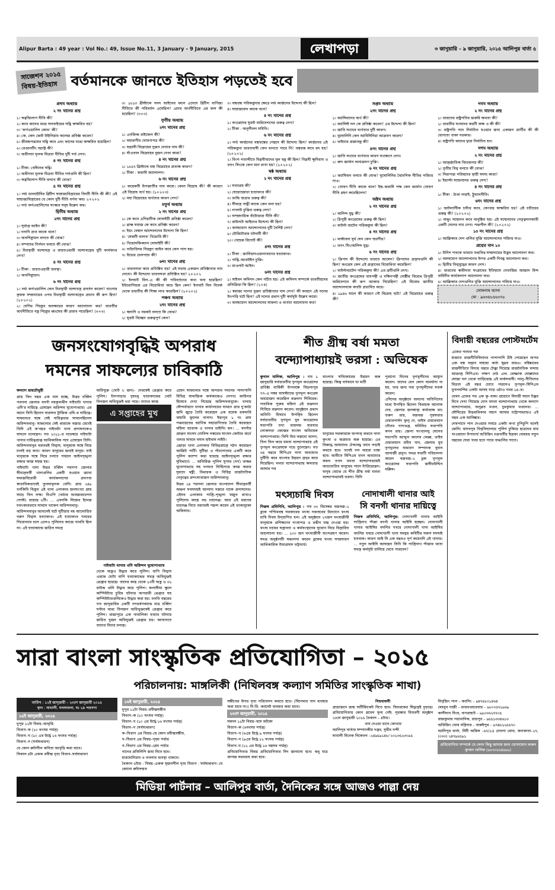Alipur Barta : 49 year : Vol No.: 49, Issue No.11, 3 January - 9 January, 2015 লেখাপড়া ৩ জানুয়ারি – ৯ জানুয়ারি, ২০১৫ আলিপুর বার্তা ৫
সাজেশন ২০১৫
বিষয়-ইতিহাস
বর্তমানকে জানতে ইতিহাস পড়তেই হবে
প্রথম অধ্যায়
২ নং মানের প্রশ্ন
১। স্বত্ববিলোপ নীতি কী?
২। কবে কাদের মধ্যে সলবাইয়ের সন্ধি স্বাক্ষরিত হয়?
৩। 'কর্ণওয়ালিশ কোড' কী?
৪। কে, কেন ফোর্ট উইলিয়াম কলেজ প্রতিষ্ঠা করেন?
৫। শ্রীরঙ্গপত্তমের সন্ধি কবে এবং কাদের মধ্যে স্বাক্ষরিত হয়েছিল?
৬। রেগুলেটিং অ্যাক্ট কী?
৭। অধীনতা মূলক মিত্রতা নীতির দুটি শর্ত লেখ।
৪ নং মানের প্রশ্ন
১। টীকা: বেসিনের সন্ধি।
২। অধীনতা মূলক মিত্রতা নীতির শর্তগুলি কী ছিল?
৩। স্বত্ববিলোপ নীতি বলতে কী বোঝ?
৫ নং মানের প্রশ্ন
১। লর্ড ডালহৌসির ব্রিটিশ সাম্রাজ্যবিস্তারের তিনটি নীতি কী কী? এই সাম্রাজ্যবিস্তারের যে কোন দুটি নীতি বর্ণনা কর। ২+২+২
২। লর্ড কর্নওয়ালিশের সংস্কার সমূহ উল্লেখ কর।
দ্বিতীয় অধ্যায়
২নং মানের প্রশ্ন
১। সূর্যাস্ত আইন কী?
২। দাদনি প্রথা কাকে বলে?
৩। অবশিল্পায়ন বলতে কী বোঝ?
৪। সম্পদের নির্গমন বলতে কী বোঝ?
৫। চিরস্থায়ী বন্দোবস্ত ও রায়তওয়ারী বন্দোবস্তের দুটি কার্যকাণ্ড লেখ?
৪ নং মানের প্রশ্ন
১। টীকা : রায়তওয়ারী ব্যবস্থা।
২। অবশিল্পায়ন।
৬ নং মানের প্রশ্ন
১। লর্ড কর্নওয়ালিশ কেন চিরস্থায়ী বন্দোবস্ত প্রবর্তন করেন? বাংলার কৃষক সম্প্রদায়ের ওপর চিরস্থায়ী বন্দোবস্তের প্রভাব কী রূপ ছিল? (২+২+২)
২। দেশিয় শিল্পের অবক্ষয়ের কারণ আলোচনা কর? ভারতীয় অর্থনীতিতে বস্ত্র শিল্পের ধ্বংসের কী প্রভাব পড়েছিল? (৩+৩)
৩। ১৮১৩ খ্রীস্টাব্দে সনদ আইনের ফলে এদেশে ব্রিটিশ বাণিজ্য নীতিতে কী পরিবর্তন এসেছিল? এদের অর্থনীতিতে এর ফল কী হয়েছিল? (৩+৩)
তৃতীয় অধ্যায়
২নং মানের প্রশ্ন
১। এনফিল্ড রাইফেল কী?
২। মহারাণীর ঘোষণাপত্র কী?
৩। সন্ন্যাসী বিদ্রোহের দুজন নেতার নাম কী?
৪। সাঁওতাল বিদ্রোহের দুজন নেতা কারা?
৪ নং মানের প্রশ্ন
১। ১৮৫৭ খ্রিস্টাব্দে মহা বিদ্রোহের প্রত্যক্ষ কারণ?
২। টীকা : ফরাসি আন্দোলন।
৬ নং মানের প্রশ্ন
১। কয়েকটি উপজাতীর নাম করো। কোল বিদ্রোহ কী? কী কারণে এই বিদ্রোহ ব্যর্থ হয়। (১+২+৩)
২। মহা বিদ্রোহের ব্যর্থতার কারণ লেখ?
চতুর্থ অধ্যায়
২ নং মানের প্রশ্ন
১। কে কবে এশিয়াটিক সোসাইটি প্রতিষ্ঠা করেন?
২। ব্রাহ্ম সমাজ কে কবে প্রতিষ্ঠা করেন?
৩। ইয়ং বেঙ্গল আন্দোলনের উদ্দেশ্য কি ছিল?
৪। 'সেফটি ভালভ' থিয়োরি কী?
৫। থিয়োসফিক্যাল সোসাইটি কী?
৬। নাট্যাভিনয় নিয়ন্ত্রণ আইন কবে কেন পাশ হয়।
৭। উডের ডেসপ্যাচ কী?
৬নং মানের প্রশ্ন
১। ভারতসভা কবে প্রতিষ্ঠিত হয়? এই সভার একজন প্রতিষ্ঠাতার নাম লেখো। কী উদ্দেশ্যে ভারতসভা প্রতিষ্ঠিত হয়? ২+২+২
২। ইলবার্ট বিল–এ কী কী পরিবর্তনের কথা বলা হয়েছিল? ইউরোপিয়রা এর বিরোধিতা করে ছিল কেন? ইলবার্ট বিল বিতর্ক থেকে ভারতীয় কী শিক্ষা লাভ করেছিল? (২+২+২)
পঞ্চম অধ্যায়
২নং মানের প্রশ্ন
১। স্বদেশি ও বয়কট বলতে কি বোঝ?
২। সুরাট বিচ্ছেদ গুরুত্বপূর্ণ কেন?
৩। বঙ্গভঙ্গ পরিকল্পনার ক্ষেত্রে লর্ড কার্জনের উদ্দেশ্য কী ছিল?
৪। সাম্রাজ্যবাদ কাকে বলে?
৪ নং মানের প্রশ্ন
১। কংগ্রেসের সুরাট অধিবেশনের গুরুত্ব লেখ?
২। টীকা : অনুশীলন সমিতি।
৬ নং মানের প্রশ্ন
১। লর্ড কার্জনের বঙ্গভঙ্গের পেছনে কী উদ্দেশ্য ছিল? কার্জনের এই পরিকল্পনা ভারতবাসী কেন মানতে পারে নি? বঙ্গভঙ্গ কবে রদ হয়? (২+২+২)
২। বিংশ শতাব্দীতে বিপ্লবীবাদের মূল মন্ত্র কী ছিল? বিপ্লবী ক্ষুদিরাম ও ভগৎ সিংকে কেন মনে রাখা হয়? (২+২+২)
ষষ্ঠ অধ্যায়
২ নং মানের প্রশ্ন
১। সত্যাগ্রহ কী?
২। সেয়োজোভা হত্যাকাণ্ড কী?
৩। ডান্ডি যাত্রার গুরুত্ব কী?
৪। সীমান্ত গান্ধী কাকে কেন বলা হয়?
৫। লখনউ চুক্তির গুরুত্ব লেখ?
৬। সাম্প্রদায়িক বাঁটোয়ারা নীতি কী?
৭। রাউলাট আইনের উদ্দেশ্য কী ছিল?
৮। অসহযোগ আন্দোলনের দুটি বৈশিষ্ট লেখ?
৯। চৌরিচৌরার ঘটনাটি কী?
১০। নেহেরু রিপোর্ট কী?
৪নং মানের প্রশ্ন
১। টীকা : জালিয়ানওয়ালাবাগের হত্যাকাণ্ড।
২। গান্ধি–আরউইন চুক্তি।
৩। রাওলাট আইন।
৬নং মানের প্রশ্ন
১। সাইমন কমিশন কেন গঠিত হয়। এই কমিশন সম্পর্কে ভারতীয়দের প্রতিক্রিয়া কি ছিল? (২+৪)
২। স্বরাজ্য দলের দুজন প্রতিষ্ঠাতার নাম লেখ? কী কারণে এই দলের উৎপত্তি ঘটে ছিল? এই দলের প্রধান দুটি কর্মসূচি উল্লেখ করো।
৩। অসহযোগ আন্দোলনের সাফল্য ও ব্যর্থতা আলোচনা কর?
সপ্তম অধ্যায়
২নং মানের প্রশ্ন
১। ফ্যাসিবাদের অর্থ কী?
২। ফ্যাসিস্ট দল কে প্রতিষ্ঠা করেন? এর উদ্দেশ্য কী ছিল?
৩। জাতি সংঘের ব্যর্থতার দুটি কারণ।
৪। মুসোলিনি কেন আবিসিনিয়া আক্রমণ করেন?
৫। ভাইমার প্রজাতন্ত্র কী?
৪নং মানের প্রশ্ন
১। জাতি সংঘের ব্যর্থতার কারণ সংক্ষেপে লেখ।
২। রুশ জার্মান অনাক্রমণ চুক্তি।
৬ নং মানের প্রশ্ন
১। ফ্যাসিবাদ বলতে কী বোঝ? মুসোলিনির বৈদেশিক নীতির পরিচয় দাও।
২। তোষণ নীতি কাকে বলে? ইঙ্গ–ফরাসি পক্ষ কেন জার্মান তোষণ নীতি গ্রহণ করেছিলেন?
অষ্টম অধ্যায়
২ নং মানের প্রশ্ন
১। অলিন্দ যুদ্ধ কী?
২। ত্রিপুরী কংগ্রেসের গুরুত্ব কী ছিল?
৩। মাউন্ট ব্যাটেন পরিকল্পনা কী ছিল?
৪ নং মানের প্রশ্ন
১। মাস্টারদা সূর্য সেন কেন স্মরণীয়?
২। ভগৎ সিং/অলিন্দ যুদ্ধ।
৬ নং মানের প্রশ্ন
১। ক্রিপস কী উদ্দেশ্যে ভারতে আসেন? ক্রিপসের প্রস্তাবগুলি কী ছিল? কংগ্রেস কেন এই প্রস্তাবের বিরোধিতা করেছিল?
২। মাউন্টব্যাটেন পরিকল্পনা কী? এর ক্রটিগুলি লেখ।
৩। জাতীয় কংগ্রেসের বামপন্থী ও দক্ষিণপন্থী গোষ্ঠীর বিরোধ ত্রিপুরী অধিবেশনে কী রূপ আকার নিয়েছিল? এই বিরোধ জাতীয় আন্দোলনকে কতটা প্রভাবিত করে।
৪। ১৯৪৬ সালে কী কারণে নৌ বিদ্রোহ ঘটে? এই বিদ্রোহের গুরুত্ব কী?
নবম অধ্যায়
২ নং মানের প্রশ্ন
১। ভারতের রাষ্ট্রপতির জরুরি ক্ষমতা কী?
২। ভারতীয় সংসদের কয়টি কক্ষ ও কী কী?
৩। রাষ্ট্রপতি পদে নির্বাচিত হওয়ার জন্য একজন প্রার্থীর কী কী যোগ্যতা থাকা দরকার।
৪। রাষ্ট্রপতি কাদের দ্বারা নির্বাচিত হন।
দশম অধ্যায়
২ নং মানের প্রশ্ন
১। আন্তর্জাতিক বিচারালয় কী?
২। তৃতীয় বিশ্ব বলতে কী বোঝ?
৩। নিরাপত্তা পরিষদের স্থায়ী সদস্য কারা?
৪। ইয়াল্টা সম্মেলনের গুরুত্ব লেখ?
৪ নং মানের প্রশ্ন
১। টীকা : ঠাণ্ডা লড়াই, ট্রুম্যাননীতি।
৬নং মানের প্রশ্ন
১। আটলান্টিক চার্টার কবে, কোথায় স্বাক্ষরিত হয়? এই চার্টারের গুরুত্ব কী? (২+২+২)
২। বান্ডুং সম্মেলন কবে অনুষ্ঠিত হয়। এই সম্মেলনের নেতৃত্বদানকারী একটি দেশের নাম লেখ। পঞ্চশীল কী? (২+২+২)
১০ নং মানের প্রশ্ন
১। আফ্রিকার দেশ গুলির মুক্তি আন্দোলনের পরিচয় দাও।
প্রশ্নের মান ১০
১। উনিশ শতকে ভারতে মধ্যবিত্ত সম্প্রদায়ের উদ্ভব আলোচনা কর।
২। অসহযোগ আন্দোলনের উপর একটি নিবন্ধ আলোচনা কর।
৩। দ্বিতীয় বিশ্বযুদ্ধের কারণ লেখ।
৪। ভারতের স্বাধীনতা সংগ্রামের ইতিহাসে নেতাজির আজাদ হিন্দ বাহিনীর কার্যকলাপ আলোচনা কর।
৫। আফ্রিকার দেশগুলির মুক্তি আন্দোলনের পরিচয় দাও।
সোমনাথ জানা
মো : ৯৬৩৫৮৫৬০৭৮
জনসংযোগবৃদ্ধিই অপরাধ
দমনের সাফল্যের চাবিকাঠি
কল্যাণ রায়চৌধুরী
প্রায় তিন বছর এক মাস হচ্ছে, উত্তর চব্বিশ পরগনা জেলার বনগাঁ মহকুমাধীন গাইঘাটা থানার ওসি'র দায়িত্বে এসেছেন অরিন্দম মুখোপাধ্যায়। এর আগে তিনি ছিলেন বারাসত ট্রাফিক ওসি–র দায়িত্বে। সাফল্যের সঙ্গে সেই দায়িত্বভার সামলেছিলেন অরিন্দমবাবু। সাফল্যের সেই ধারাকে বজায় রেখেই তিনি এই ক'বছর গাইঘাটা থানা প্রশাসনকেও সামলে চলেছেন। গত ২০১১–র নভেম্বরে গাইঘাটা থানার দায়িত্বপ্রাপ্ত আধিকারিক পদে এসেছেন তিনি। অরিন্দমবাবুর বরাবরই বিশ্বাস, মানুষকে সঙ্গে নিয়ে চলাই বড় কথা। কারণ মানুষের জন্যই মানুষ। তাই মানুষকে সঙ্গে নিয়ে চলতে পারলে আইনশৃঙ্খলা রক্ষার কাজ সহজ হয়।
গাইঘাটা থানা উত্তর চব্বিশ পরগণা জেলার সীমান্তবর্তী থানাগুলির একটি হওয়ার জন্যে সমাজবিরোধী কার্যকলাপের প্রবণতা স্বাভাবিকভাবেই তুলনামূলক বেশি। প্রায় ২৪৯ বর্গকিমি বিস্তৃত এই থানা এলাকার জনসংখ্যা প্রায় সাড়ে তিন লক্ষ। বিওপি (বর্ডার অবজারভেশন পোস্ট) রয়েছে ৮টি। ... এমনকি নিজের ইমেজ চমৎকারভাবে সামলে থাকেন অরিন্দমবাবু।
অরিন্দমবাবুর আমলেই ঘটে সুটিয়ার বহু আলোড়িত বরুণ বিশ্বাস হত্যাকাণ্ড। এই হত্যাকাণ্ড খবরের শিরোনামে চলে এলেও পুলিশের কাজে খামতি ছিল না। এই হত্যাকান্ডে জড়িত সমস্ত
অভিযুক্ত (মোট ৮ জন)– দেরকেই গ্রেপ্তার করে পুলিশ। চাঁদপাড়ায় গৃহবধূ হত্যাকান্ডের মোট তিনজন অভিযুক্তই ধরা পড়ে। তাদের কাজ
এ সপ্তাহের মুখ
গাইঘাটা থানার ওসি অরিন্দম মুখোপাধ্যায়
থেকে অস্ত্রও উদ্ধার করে পুলিশ। বাপি বিশ্বাস ওরফে মোটা বাপি হত্যাকান্ডের সমস্ত অভিযুক্তই গ্রেপ্তার হয়েছে। তাদের কাছ থেকে ১৩টি অস্ত্র ও ৩২ রাউন্ড গুলি উদ্ধার করে পুলিশ। কলাসীমা স্কুলে কম্পিউটার চুরির ঘটনায় অপরাধী গ্রেপ্তার সহ কম্পিউটারগুলিকেও উদ্ধার করা হয়। চলতি বছরের গত জানুয়ারির একটি গণধর্ষণকান্ডে মাত্র চব্বিশ ঘন্টার মধ্যে তিনজন অভিযুক্তকেই গ্রেপ্তার করে পুলিশ। রাজাপুরে এক নাবালিকা হত্যার ঘটনায় জড়িত দুজন অভিযুক্তই গ্রেপ্তার হয়। আদালতে তাদের বিচার চলছে।
এহেন সাফল্যের সঙ্গে অপরাধ দমনের পাশাপাশি বিভিন্ন সামাজিক কর্মকান্ডেও নেপথ্য কারিগর হিসেবে দেখা গিয়েছে অরিন্দমবাবুকে। থানায় সৌন্দর্যায়নে থানার কার্যালয়ের সামনে প্রায় দু'কাঠা জমি জুড়ে তৈরি করেছেন এক হরেক রকমারি বাহারি ফুলের বাগান। ইছাপুর ১ নং গ্রাম পঞ্চায়েতের আর্থিক সহযোগিতায় তৈরি করেছেন মহিলা ব্যারাক ও থানার ডাইনিং হল। ... বনগাঁর প্রাক্তন সাংসদ গোবিন্দ নস্করের সাংসদ কোটার অর্থে থানার সামনে বসান হাইমাস লাইট।
এছাড়া থানা এলাকার বিভিন্নপ্রান্তে গঠন করেছেন আজিট পার্টি। সুটিয়া ও পাঁচপোতায় একটি করে পুলিশ ক্যাম্প করা হয়েছে আইনশৃঙ্খলা রক্ষার সুবিধার্থে। ... অতিরিক্ত পুলিশ সুপার (নর্থ) ভাস্কর মুখোপাধ্যায় সহ দলমত নির্বিশেষে কাজ করার সুবাদে মন্ত্রী, বিধায়ক ও বিভিন্ন রাজনৈতিক নেতৃত্বের প্রশংসাভাজন অরিন্দমবাবু।
উত্তর ২৪ পরগনা জেলায় বাংলাদেশ সীমান্তবর্তী অঞ্চল সবসময়ই আলাদা নজরে থাকে প্রশাসনের। এইসব এলাকার শান্তি–শৃঙ্খলা মজুত রাখাও পুলিশের কাছে বড় চ্যালেঞ্জ। আর এই ধরনের চ্যালেঞ্জ নিতে বরাবরই পছন্দ করেন এই ডাকাবুকো অফিসার।
শীত গ্রীষ্ম বর্ষা মমতা
বন্দ্যোপাধ্যায়ই ভরসা : অভিষেক
কুনাল মালিক, আলিপুর : গত ১ জানুয়ারি সর্বভারতীয় তৃণমূল কংগ্রেসের প্রতিষ্ঠা বার্ষিকী উপলক্ষে বিড়লাপুর ৭৭–এ নম্বর বাসস্ট্যান্ডে তৃণমূল কংগ্রেস আয়োজন করেছিল রক্তদান শিবিরের। শতাধিক পুরুষ মহিলা এই রক্তদান শিবিরে রক্তদান করেন। অনুষ্ঠানে প্রধান অতিথি হিসাবে উপস্থিত ছিলেন সর্বভারতীয় তৃণমূল যুব কংগ্রেসের সভাপতি তথা ডায়মন্ড হারবার লোকসভা কেন্দ্রের সাংসদ অভিষেক বন্দ্যোপাধ্যায়। তিনি তাঁর বক্তব্যে বলেন, তিল তিল করে মমতা বন্দ্যোপাধ্যায় এই তৃণমূল কংগ্রেসকে গড়ে তুলেছেন। গত ৩৪ বছরে সিপিএম নানা অত্যাচার দুর্নীতি করে বাংলার উন্নয়ন স্তব্ধ করে দিয়েছিল। মমতা বন্দ্যোপাধ্যায় ক্ষমতায় আসার পর
বাংলার সত্যিকারের উন্নয়ন শুরু হয়েছে। কিন্তু বর্তমানে মা মাটি
মানুষের সরকারকে অপদস্থ করতে নানা কুৎসা ও অপ্রচার শুরু হয়েছে। এর বিরুদ্ধে আমাদের ঐক্যবদ্ধ ভাবে লড়াই করতে হবে। তবেই দল আরো চাঙ্গা হবে। অতীতে সিপিএম যখন অত্যাচার করত তখন মমতা বন্দ্যোপাধ্যায়ই অত্যাচারিত মানুষের পাশে দাঁড়িয়েছেন। মানুষ বোঝে যে শীত গ্রীষ্ম বর্ষা মমতা বন্দ্যোপাধ্যায়ই ভরসা। তিনি
পুরানো দিনের তৃণমূলীদের আহ্বান করেন। তাদের যেন কোন অমর্যাদা না হয়, তার জন্য নব্য তৃণমূলীদের সতর্ক করেন।
এদিনের অনুষ্ঠানে অন্যান্য অতিথিদের মধ্যে উপস্থিত ছিলেন বিধায়ক অশোক দেব, জেলার জনস্বাস্থ্য কর্মাধ্যক্ষ ডাঃ তরুণ রায়, বজবজ পুরসভার চেয়ারপার্সন ফুলু দে, ভাইস চেয়ারম্যান গৌতম দাশগুপ্ত, সমিতির সভাপতি স্বপন রায়। জেলা সংখ্যালঘু সেলের সভাপতি আব্দুল কাশেম মোল্লা, ভাইস চেয়ারম্যান রহিম খান, জেলার যুব তৃণমূলের সাধারণ সম্পাদক বুচান ব্যানার্জী প্রমুখ। সমগ্র সভাটি পরিচালনা করেন বজবজ–২ ব্লক তৃণমূল কংগ্রেসের সভাপতি জসীমউদ্দিন মল্লিক।
মৎস্যচাষি দিবস
নিজস্ব প্রতিনিধি, আলিপুর : গত ৩০ ডিসেম্বর বজবজ–২ ব্লকে পশ্চিমবঙ্গ সরকারের মৎস্য দফতরের উদ্যোগে মৎস্য চাষি দিবস উদ্‌যাপিত হল। এই অনুষ্ঠানে ২৭জন মৎস্যজীবী মানুষকে প্রশিক্ষণের শংসাপত্র ও রঙীন মাছ দেওয়া হয়। মৎস্য চাষের সম্ভাবনা ও কর্মসংস্থানের সুযোগ নিয়ে বিস্তারিত আলোচনা হয়। ... ১০০ জন মৎস্যজীবী অংশগ্রহণ করেন। সমগ্র অনুষ্ঠানটি সঞ্চালনা করেন ব্লকের মৎস্য সম্প্রসারণ আধিকারিক উমাপ্রসাদ ভট্টাচার্য।
নোদাখালী থানার আই
সি বনগাঁ থানার দায়িত্বে
নিজস্ব প্রতিনিধি, আলিপুর: নোদাখালী থানার আইসি শান্তিনাথ পাঁজা বনগাঁ থানার আইসি হচ্ছেন। নোদাখালী থানার আইসির বদলির খবরে নোদাখালী থানা আইসির বদলির খবরে নোদাখালী থানা সমন্বয় কমিটির সকল সদস্যই হতবাক। কারণ আই সি এক বছরও পূর্ণ করেননি এই থানায়। ... নতুন আইসি আসছেন তিনি কি শান্তিনাথ পাঁজার মতো সমস্ত কর্মসূচি চালিয়ে যেতে পারবেন?
বিদায়ী বছরের পোস্টমর্টেম
একের পাতার পর
হাজতে রাজনীতিবিদদের পাশাপাশি ঠাঁই পেয়েছেন অপর এক বঙ্গ সন্তান সাহারা কর্তা সুব্রত রায়ও। বহিষ্কারের রাজনীতিতে বিদায় বছরে টেক্কা দিয়েছে রাজনৈতিক মন্দায় আক্রান্ত সিপিএম। লক্ষণ শেঠ এবং রেজ্জাক মোল্লাদের সোজা দল থেকে তাড়িয়েছে এই মার্কসবাদী। লালু–নীতিশের মিত্রতা এই বছর চোখে পড়লেও তৃণমূল–সিপিএম যুগলবন্দির একটা আবহ গড়ে ওঠাও খবর ১৪–র।
যেমন একের পর এক কু–বাক্য প্রয়োগে বিদায়ী সালে টক্কর দিতে দেখা গিয়েছে খোদ মমতা বন্দ্যোপাধ্যায় থেকে কল্যাণ বন্দ্যোপাধ্যায়, অনুব্রত মণ্ডল, দুধকুমার মণ্ডলের। ... সৌমিত্রের উত্তরাধিকার বহনে আবার চট্টোপাধ্যায়ও এই বছর এক আবিষ্কার।
শেষপাতে পান দেওয়ার সময়ে একটা কথা চুপিচুপি বলেই ফেলি। যাদবপুর বিশ্ববিদ্যালয়ে পুলিশ ঢুকিয়ে ছাত্রদের মার খাওয়ানো উপাচার্য অভিজিৎ চক্রবর্তীর ইস্তফা বোধহয় নতুন বছরের সেরা খবর হতে পারে বাঙালির পাতে।
সারা বাংলা সাংস্কৃতিক প্রতিযোগিতা – ২০১৫
পরিচালনায়: মাঙ্গলিকী (নিখিলবঙ্গ কল্যাণ সমিতির সাংস্কৃতিক শাখা)
তারিখ : ১২ই জানুয়ারী – ২৩শে জানুয়ারী ২০১৫
স্থান : সামালী, মনসাতলা, দঃ ২৪ পরগণা
১৫ই জানুয়ারী, ২০১৫
দুপুর ১২টা বিষয়–আবৃত্তি
বিভাগ–ক (১০ বৎসর পর্যন্ত)
বিভাগ–খ (১০ এর উর্দ্ধে ১৬ বৎসর পর্যন্ত)
বিভাগ–গ (সর্বসাধারণ)
যে কোন রুচিশীল কবিতা আবৃত্তি করা যাবে।
বিকাল ৪টা একক রবীন্দ্র নৃত্য বিভাগ–সর্বসাধারণ
১৬ই জানুয়ারী, ২০১৫
দুপুর ১২টা বিষয়–রবীন্দ্রসঙ্গীত
বিভাগ–ক (১০ বৎসর পর্যন্ত)
বিভাগ–খ (১০ এর উর্দ্ধে ১৬ বৎসর পর্যন্ত)
বিভাগ–গ (সর্বসাধারণ)
ক–বিভাগ এর বিষয়–যে কোন রবীন্দ্রসঙ্গীত,
খ–বিভাগ এর বিষয়–পূজা পর্যায়
গ–বিভাগ এর বিষয়–প্রেম পর্যায়
গানের প্রতিলিপি জমা দিতে হবে।
হারমোনিয়াম ও তবলার ব্যবস্থা থাকবে।
বৈকাল ৫টায় : বিষয়–একক সৃজনশীল নৃত্য বিভাগ : সর্বসাধারণ। যে কোনো রুচিসম্মত
সঙ্গীতের উপর নৃত্য পরিবেশন করতে হবে। (সিনেমার গান ব্যবহার করা যাবে না।) সি.ডি. ক্যাসেট ব্যবহার করা যাবে।
২৩শে জানুয়ারী, ২০১৫
সকাল ১১টা বিষয়–বসে আঁকো
বিভাগ–ক (৬বৎসর পর্যন্ত)
বিভাগ–খ (৬এর উর্দ্ধে ৯ বৎসর পর্যন্ত)
বিভাগ–গ (৯এর উর্দ্ধে ১২ বৎসর পর্যন্ত)
বিভাগ–ঘ (১২ এর উর্দ্ধে ১৬ বছসর পর্যন্ত)
প্রতিযোগিতার বিষয় প্রতিযোগিতার দিন জানানো হবে। শুধু মাত্র কাগজ সরবরাহ করা হবে।
নিয়মাবলী
প্রয়োজনে জন্ম সার্টিফিকেট দিতে হবে। বিচারকের সিদ্ধান্তই চূড়ান্ত। প্রতিযোগিতায় কোন প্রবেশ মূল্য নেই। পুরস্কার বিতরণী অনুষ্ঠান ২৩শে জানুয়ারী ২০১৫ বৈকাল – ৪টায়।
নাম দেওয়া যাবে কোথায়
আলিপুর বার্তার সম্পাদকীয় দপ্তর, সুধীর নন্দী
সামালী বিবেক নিকেতন –২৪৯৫৯১৪৮/ ৮০১৩৫২৩০৯৫
বিশ্বজিৎ পাল – ক্যানিং – ৯৪৭৫৮০১৪৬৪
মেহবুব গাজী – ডায়মণ্ডহারবার – ৯৮০০৫৭১৯৬৯
কাশীনাথ সিংহ, বাখরাহাট – ৯৯০৩৬২৭৭০৫
রাজকুমার পরামানিক, রায়পুর – ৯৫৫১৩৩৪৬১৩
অভিজিৎ ঘোষ দস্তিদার – বারুইপুর – ৯৭৪৮১২৫৫৭০
আলিপুর বার্তা, সিটি অফিস –৫৭/১এ চেতলা রোড, কলকাতা–২৭, (০৩৩) ২৪৭৯৮৫৯১
প্রতিযোগিতা সম্পর্কে যে কোন কিছু জানার জন্য যোগাযোগ করুন
কুনাল মালিক (৯৮৩০৮৫৪৯৮৯)
মিডিয়া পার্টনার – আলিপুর বার্তা, দৈনিকের সঙ্গে আজও পাল্লা দেয়